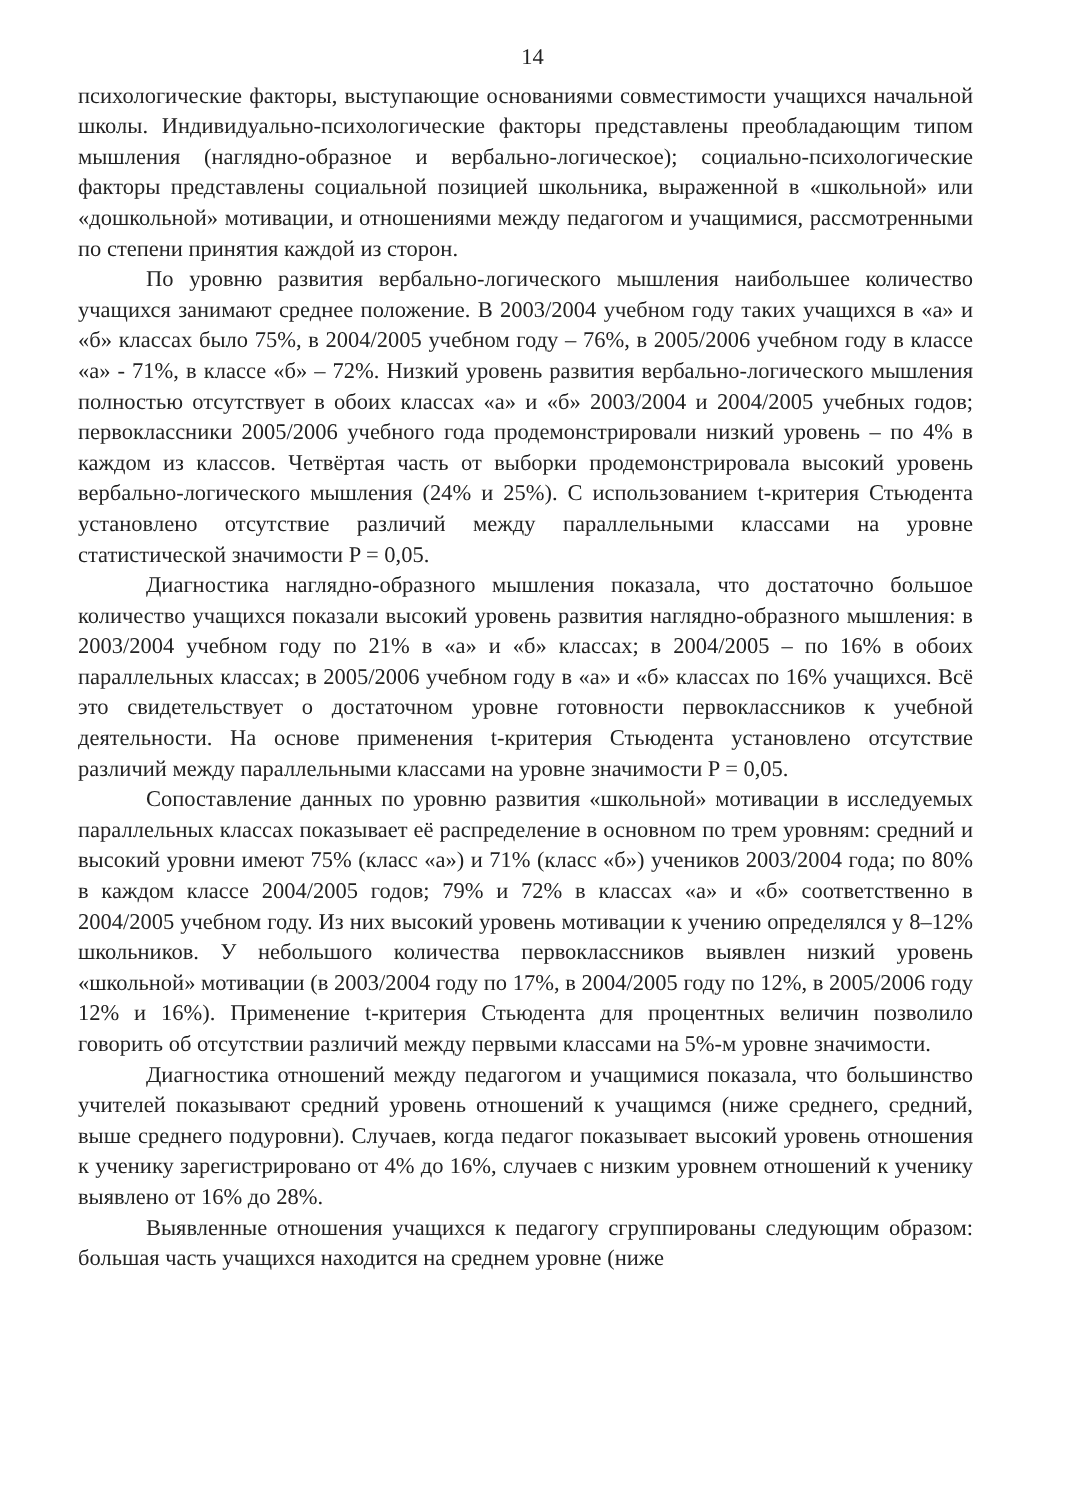14
психологические факторы, выступающие основаниями совместимости учащихся начальной школы. Индивидуально-психологические факторы представлены преобладающим типом мышления (наглядно-образное и вербально-логическое); социально-психологические факторы представлены социальной позицией школьника, выраженной в «школьной» или «дошкольной» мотивации, и отношениями между педагогом и учащимися, рассмотренными по степени принятия каждой из сторон.
По уровню развития вербально-логического мышления наибольшее количество учащихся занимают среднее положение. В 2003/2004 учебном году таких учащихся в «а» и «б» классах было 75%, в 2004/2005 учебном году – 76%, в 2005/2006 учебном году в классе «а» - 71%, в классе «б» – 72%. Низкий уровень развития вербально-логического мышления полностью отсутствует в обоих классах «а» и «б» 2003/2004 и 2004/2005 учебных годов; первоклассники 2005/2006 учебного года продемонстрировали низкий уровень – по 4% в каждом из классов. Четвёртая часть от выборки продемонстрировала высокий уровень вербально-логического мышления (24% и 25%). С использованием t-критерия Стьюдента установлено отсутствие различий между параллельными классами на уровне статистической значимости P = 0,05.
Диагностика наглядно-образного мышления показала, что достаточно большое количество учащихся показали высокий уровень развития наглядно-образного мышления: в 2003/2004 учебном году по 21% в «а» и «б» классах; в 2004/2005 – по 16% в обоих параллельных классах; в 2005/2006 учебном году в «а» и «б» классах по 16% учащихся. Всё это свидетельствует о достаточном уровне готовности первоклассников к учебной деятельности. На основе применения t-критерия Стьюдента установлено отсутствие различий между параллельными классами на уровне значимости P = 0,05.
Сопоставление данных по уровню развития «школьной» мотивации в исследуемых параллельных классах показывает её распределение в основном по трем уровням: средний и высокий уровни имеют 75% (класс «а») и 71% (класс «б») учеников 2003/2004 года; по 80% в каждом классе 2004/2005 годов; 79% и 72% в классах «а» и «б» соответственно в 2004/2005 учебном году. Из них высокий уровень мотивации к учению определялся у 8–12% школьников. У небольшого количества первоклассников выявлен низкий уровень «школьной» мотивации (в 2003/2004 году по 17%, в 2004/2005 году по 12%, в 2005/2006 году 12% и 16%). Применение t-критерия Стьюдента для процентных величин позволило говорить об отсутствии различий между первыми классами на 5%-м уровне значимости.
Диагностика отношений между педагогом и учащимися показала, что большинство учителей показывают средний уровень отношений к учащимся (ниже среднего, средний, выше среднего подуровни). Случаев, когда педагог показывает высокий уровень отношения к ученику зарегистрировано от 4% до 16%, случаев с низким уровнем отношений к ученику выявлено от 16% до 28%.
Выявленные отношения учащихся к педагогу сгруппированы следующим образом: большая часть учащихся находится на среднем уровне (ниже